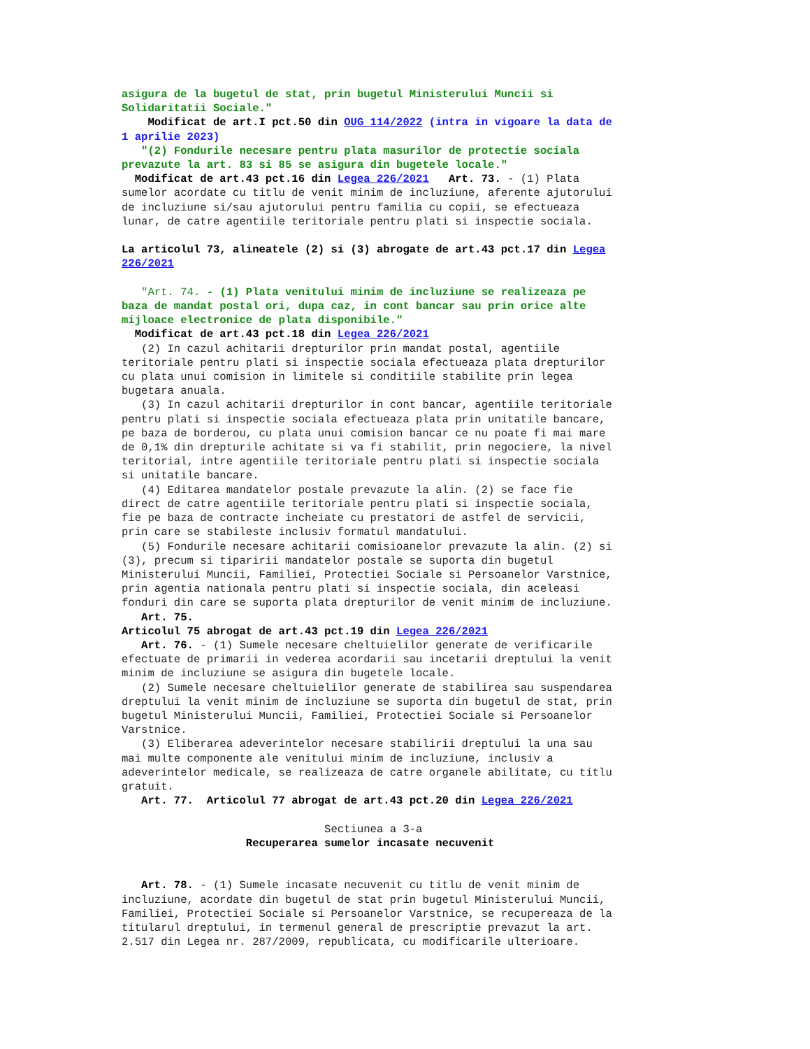asigura de la bugetul de stat, prin bugetul Ministerului Muncii si
Solidaritatii Sociale."
    Modificat de art.I pct.50 din OUG 114/2022 (intra in vigoare la data de
1 aprilie 2023)
   "(2) Fondurile necesare pentru plata masurilor de protectie sociala
prevazute la art. 83 si 85 se asigura din bugetele locale."
  Modificat de art.43 pct.16 din Legea 226/2021   Art. 73. - (1) Plata
sumelor acordate cu titlu de venit minim de incluziune, aferente ajutorului
de incluziune si/sau ajutorului pentru familia cu copii, se efectueaza
lunar, de catre agentiile teritoriale pentru plati si inspectie sociala.

La articolul 73, alineatele (2) si (3) abrogate de art.43 pct.17 din Legea
226/2021

   "Art. 74. - (1) Plata venitului minim de incluziune se realizeaza pe
baza de mandat postal ori, dupa caz, in cont bancar sau prin orice alte
mijloace electronice de plata disponibile."
  Modificat de art.43 pct.18 din Legea 226/2021
   (2) In cazul achitarii drepturilor prin mandat postal, agentiile
teritoriale pentru plati si inspectie sociala efectueaza plata drepturilor
cu plata unui comision in limitele si conditiile stabilite prin legea
bugetara anuala.
   (3) In cazul achitarii drepturilor in cont bancar, agentiile teritoriale
pentru plati si inspectie sociala efectueaza plata prin unitatile bancare,
pe baza de borderou, cu plata unui comision bancar ce nu poate fi mai mare
de 0,1% din drepturile achitate si va fi stabilit, prin negociere, la nivel
teritorial, intre agentiile teritoriale pentru plati si inspectie sociala
si unitatile bancare.
   (4) Editarea mandatelor postale prevazute la alin. (2) se face fie
direct de catre agentiile teritoriale pentru plati si inspectie sociala,
fie pe baza de contracte incheiate cu prestatori de astfel de servicii,
prin care se stabileste inclusiv formatul mandatului.
   (5) Fondurile necesare achitarii comisioanelor prevazute la alin. (2) si
(3), precum si tiparirii mandatelor postale se suporta din bugetul
Ministerului Muncii, Familiei, Protectiei Sociale si Persoanelor Varstnice,
prin agentia nationala pentru plati si inspectie sociala, din aceleasi
fonduri din care se suporta plata drepturilor de venit minim de incluziune.
   Art. 75.
Articolul 75 abrogat de art.43 pct.19 din Legea 226/2021
   Art. 76. - (1) Sumele necesare cheltuielilor generate de verificarile
efectuate de primarii in vederea acordarii sau incetarii dreptului la venit
minim de incluziune se asigura din bugetele locale.
   (2) Sumele necesare cheltuielilor generate de stabilirea sau suspendarea
dreptului la venit minim de incluziune se suporta din bugetul de stat, prin
bugetul Ministerului Muncii, Familiei, Protectiei Sociale si Persoanelor
Varstnice.
   (3) Eliberarea adeverintelor necesare stabilirii dreptului la una sau
mai multe componente ale venitului minim de incluziune, inclusiv a
adeverintelor medicale, se realizeaza de catre organele abilitate, cu titlu
gratuit.
   Art. 77.  Articolul 77 abrogat de art.43 pct.20 din Legea 226/2021

                               Sectiunea a 3-a
                   Recuperarea sumelor incasate necuvenit


   Art. 78. - (1) Sumele incasate necuvenit cu titlu de venit minim de
incluziune, acordate din bugetul de stat prin bugetul Ministerului Muncii,
Familiei, Protectiei Sociale si Persoanelor Varstnice, se recupereaza de la
titularul dreptului, in termenul general de prescriptie prevazut la art.
2.517 din Legea nr. 287/2009, republicata, cu modificarile ulterioare.